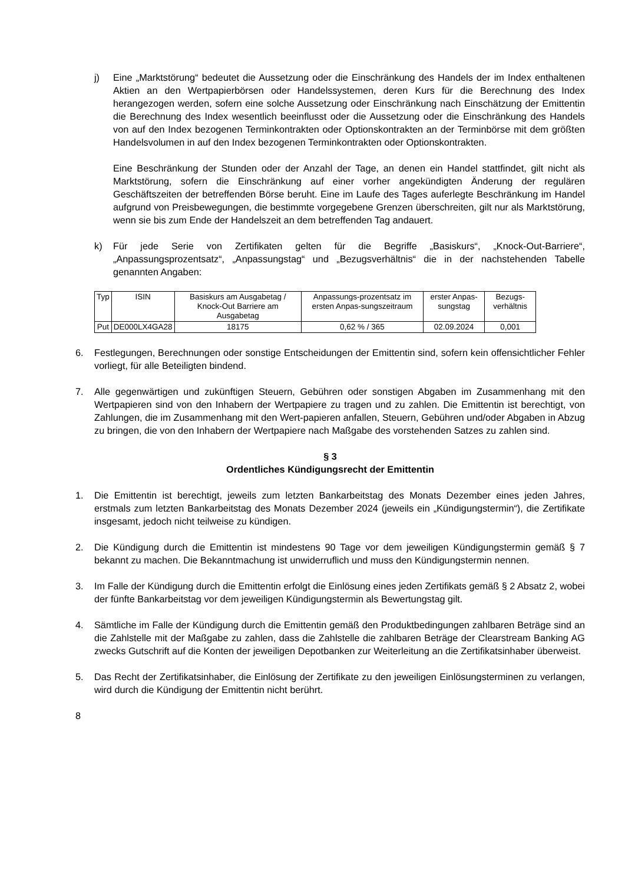j) Eine „Marktstörung“ bedeutet die Aussetzung oder die Einschränkung des Handels der im Index enthaltenen Aktien an den Wertpapierbörsen oder Handelssystemen, deren Kurs für die Berechnung des Index herangezogen werden, sofern eine solche Aussetzung oder Einschränkung nach Einschätzung der Emittentin die Berechnung des Index wesentlich beeinflusst oder die Aussetzung oder die Einschränkung des Handels von auf den Index bezogenen Terminkontrakten oder Optionskontrakten an der Terminbörse mit dem größten Handelsvolumen in auf den Index bezogenen Terminkontrakten oder Optionskontrakten.
Eine Beschränkung der Stunden oder der Anzahl der Tage, an denen ein Handel stattfindet, gilt nicht als Marktstörung, sofern die Einschränkung auf einer vorher angekündigten Änderung der regulären Geschäftszeiten der betreffenden Börse beruht. Eine im Laufe des Tages auferlegte Beschränkung im Handel aufgrund von Preisbewegungen, die bestimmte vorgegebene Grenzen überschreiten, gilt nur als Marktstörung, wenn sie bis zum Ende der Handelszeit an dem betreffenden Tag andauert.
k) Für jede Serie von Zertifikaten gelten für die Begriffe „Basiskurs“, „Knock-Out-Barriere“, „Anpassungsprozentsatz“, „Anpassungstag“ und „Bezugsverhältnis“ die in der nachstehenden Tabelle genannten Angaben:
| Typ | ISIN | Basiskurs am Ausgabetag / Knock-Out Barriere am Ausgabetag | Anpassungs-prozentsatz im ersten Anpas-sungszeitraum | erster Anpas-sungstag | Bezugs-verhältnis |
| --- | --- | --- | --- | --- | --- |
| Put | DE000LX4GA28 | 18175 | 0,62 % / 365 | 02.09.2024 | 0,001 |
6. Festlegungen, Berechnungen oder sonstige Entscheidungen der Emittentin sind, sofern kein offensichtlicher Fehler vorliegt, für alle Beteiligten bindend.
7. Alle gegenwärtigen und zukünftigen Steuern, Gebühren oder sonstigen Abgaben im Zusammenhang mit den Wertpapieren sind von den Inhabern der Wertpapiere zu tragen und zu zahlen. Die Emittentin ist berechtigt, von Zahlungen, die im Zusammenhang mit den Wert-papieren anfallen, Steuern, Gebühren und/oder Abgaben in Abzug zu bringen, die von den Inhabern der Wertpapiere nach Maßgabe des vorstehenden Satzes zu zahlen sind.
§ 3
Ordentliches Kündigungsrecht der Emittentin
1. Die Emittentin ist berechtigt, jeweils zum letzten Bankarbeitstag des Monats Dezember eines jeden Jahres, erstmals zum letzten Bankarbeitstag des Monats Dezember 2024 (jeweils ein „Kündigungstermin“), die Zertifikate insgesamt, jedoch nicht teilweise zu kündigen.
2. Die Kündigung durch die Emittentin ist mindestens 90 Tage vor dem jeweiligen Kündigungstermin gemäß § 7 bekannt zu machen. Die Bekanntmachung ist unwiderruflich und muss den Kündigungstermin nennen.
3. Im Falle der Kündigung durch die Emittentin erfolgt die Einlösung eines jeden Zertifikats gemäß § 2 Absatz 2, wobei der fünfte Bankarbeitstag vor dem jeweiligen Kündigungstermin als Bewertungstag gilt.
4. Sämtliche im Falle der Kündigung durch die Emittentin gemäß den Produktbedingungen zahlbaren Beträge sind an die Zahlstelle mit der Maßgabe zu zahlen, dass die Zahlstelle die zahlbaren Beträge der Clearstream Banking AG zwecks Gutschrift auf die Konten der jeweiligen Depotbanken zur Weiterleitung an die Zertifikatsinhaber überweist.
5. Das Recht der Zertifikatsinhaber, die Einlösung der Zertifikate zu den jeweiligen Einlösungsterminen zu verlangen, wird durch die Kündigung der Emittentin nicht berührt.
8